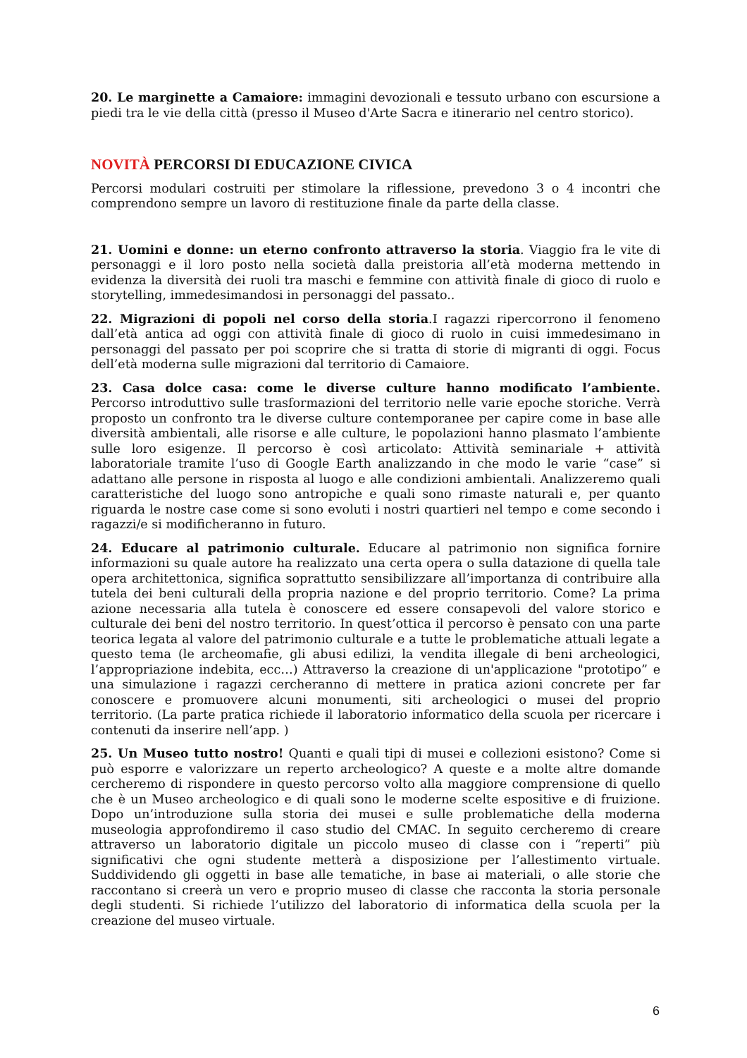20. Le marginette a Camaiore: immagini devozionali e tessuto urbano con escursione a piedi tra le vie della città (presso il Museo d'Arte Sacra e itinerario nel centro storico).
NOVITÀ PERCORSI DI EDUCAZIONE CIVICA
Percorsi modulari costruiti per stimolare la riflessione, prevedono 3 o 4 incontri che comprendono sempre un lavoro di restituzione finale da parte della classe.
21. Uomini e donne: un eterno confronto attraverso la storia. Viaggio fra le vite di personaggi e il loro posto nella società dalla preistoria all’età moderna mettendo in evidenza la diversità dei ruoli tra maschi e femmine con attività finale di gioco di ruolo e storytelling, immedesimandosi in personaggi del passato..
22. Migrazioni di popoli nel corso della storia.I ragazzi ripercorrono il fenomeno dall’età antica ad oggi con attività finale di gioco di ruolo in cuisi immedesimano in personaggi del passato per poi scoprire che si tratta di storie di migranti di oggi. Focus dell’età moderna sulle migrazioni dal territorio di Camaiore.
23. Casa dolce casa: come le diverse culture hanno modificato l’ambiente. Percorso introduttivo sulle trasformazioni del territorio nelle varie epoche storiche. Verrà proposto un confronto tra le diverse culture contemporanee per capire come in base alle diversità ambientali, alle risorse e alle culture, le popolazioni hanno plasmato l’ambiente sulle loro esigenze. Il percorso è così articolato: Attività seminariale + attività laboratoriale tramite l’uso di Google Earth analizzando in che modo le varie “case” si adattano alle persone in risposta al luogo e alle condizioni ambientali. Analizzeremo quali caratteristiche del luogo sono antropiche e quali sono rimaste naturali e, per quanto riguarda le nostre case come si sono evoluti i nostri quartieri nel tempo e come secondo i ragazzi/e si modificheranno in futuro.
24. Educare al patrimonio culturale. Educare al patrimonio non significa fornire informazioni su quale autore ha realizzato una certa opera o sulla datazione di quella tale opera architettonica, significa soprattutto sensibilizzare all’importanza di contribuire alla tutela dei beni culturali della propria nazione e del proprio territorio. Come? La prima azione necessaria alla tutela è conoscere ed essere consapevoli del valore storico e culturale dei beni del nostro territorio. In quest’ottica il percorso è pensato con una parte teorica legata al valore del patrimonio culturale e a tutte le problematiche attuali legate a questo tema (le archeomafie, gli abusi edilizi, la vendita illegale di beni archeologici, l’appropriazione indebita, ecc…) Attraverso la creazione di un'applicazione "prototipo” e una simulazione i ragazzi cercheranno di mettere in pratica azioni concrete per far conoscere e promuovere alcuni monumenti, siti archeologici o musei del proprio territorio. (La parte pratica richiede il laboratorio informatico della scuola per ricercare i contenuti da inserire nell’app. )
25. Un Museo tutto nostro! Quanti e quali tipi di musei e collezioni esistono? Come si può esporre e valorizzare un reperto archeologico? A queste e a molte altre domande cercheremo di rispondere in questo percorso volto alla maggiore comprensione di quello che è un Museo archeologico e di quali sono le moderne scelte espositive e di fruizione. Dopo un’introduzione sulla storia dei musei e sulle problematiche della moderna museologia approfondiremo il caso studio del CMAC. In seguito cercheremo di creare attraverso un laboratorio digitale un piccolo museo di classe con i “reperti” più significativi che ogni studente metterà a disposizione per l’allestimento virtuale. Suddividendo gli oggetti in base alle tematiche, in base ai materiali, o alle storie che raccontano si creerà un vero e proprio museo di classe che racconta la storia personale degli studenti. Si richiede l’utilizzo del laboratorio di informatica della scuola per la creazione del museo virtuale.
6